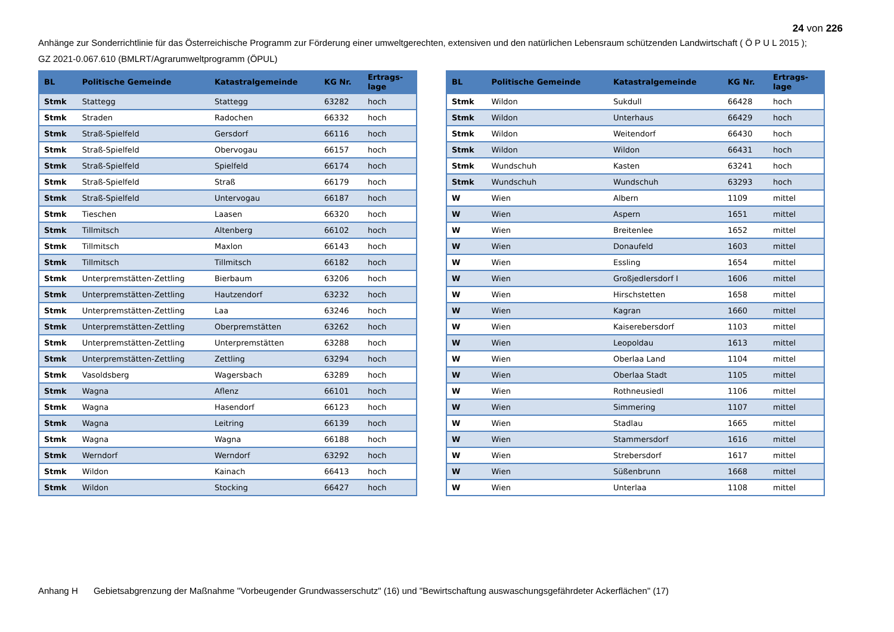24 von 226
Anhänge zur Sonderrichtlinie für das Österreichische Programm zur Förderung einer umweltgerechten, extensiven und den natürlichen Lebensraum schützenden Landwirtschaft ( Ö P U L 2015 );
GZ 2021-0.067.610 (BMLRT/Agrarumweltprogramm (ÖPUL)
| BL | Politische Gemeinde | Katastralgemeinde | KG Nr. | Ertrags- lage |
| --- | --- | --- | --- | --- |
| Stmk | Stattegg | Stattegg | 63282 | hoch |
| Stmk | Straden | Radochen | 66332 | hoch |
| Stmk | Straß-Spielfeld | Gersdorf | 66116 | hoch |
| Stmk | Straß-Spielfeld | Obervogau | 66157 | hoch |
| Stmk | Straß-Spielfeld | Spielfeld | 66174 | hoch |
| Stmk | Straß-Spielfeld | Straß | 66179 | hoch |
| Stmk | Straß-Spielfeld | Untervogau | 66187 | hoch |
| Stmk | Tieschen | Laasen | 66320 | hoch |
| Stmk | Tillmitsch | Altenberg | 66102 | hoch |
| Stmk | Tillmitsch | Maxlon | 66143 | hoch |
| Stmk | Tillmitsch | Tillmitsch | 66182 | hoch |
| Stmk | Unterpremstätten-Zettling | Bierbaum | 63206 | hoch |
| Stmk | Unterpremstätten-Zettling | Hautzendorf | 63232 | hoch |
| Stmk | Unterpremstätten-Zettling | Laa | 63246 | hoch |
| Stmk | Unterpremstätten-Zettling | Oberpremstätten | 63262 | hoch |
| Stmk | Unterpremstätten-Zettling | Unterpremstätten | 63288 | hoch |
| Stmk | Unterpremstätten-Zettling | Zettling | 63294 | hoch |
| Stmk | Vasoldsberg | Wagersbach | 63289 | hoch |
| Stmk | Wagna | Aflenz | 66101 | hoch |
| Stmk | Wagna | Hasendorf | 66123 | hoch |
| Stmk | Wagna | Leitring | 66139 | hoch |
| Stmk | Wagna | Wagna | 66188 | hoch |
| Stmk | Werndorf | Werndorf | 63292 | hoch |
| Stmk | Wildon | Kainach | 66413 | hoch |
| Stmk | Wildon | Stocking | 66427 | hoch |
| BL | Politische Gemeinde | Katastralgemeinde | KG Nr. | Ertrags- lage |
| --- | --- | --- | --- | --- |
| Stmk | Wildon | Sukdull | 66428 | hoch |
| Stmk | Wildon | Unterhaus | 66429 | hoch |
| Stmk | Wildon | Weitendorf | 66430 | hoch |
| Stmk | Wildon | Wildon | 66431 | hoch |
| Stmk | Wundschuh | Kasten | 63241 | hoch |
| Stmk | Wundschuh | Wundschuh | 63293 | hoch |
| W | Wien | Albern | 1109 | mittel |
| W | Wien | Aspern | 1651 | mittel |
| W | Wien | Breitenlee | 1652 | mittel |
| W | Wien | Donaufeld | 1603 | mittel |
| W | Wien | Essling | 1654 | mittel |
| W | Wien | Großjedlersdorf I | 1606 | mittel |
| W | Wien | Hirschstetten | 1658 | mittel |
| W | Wien | Kagran | 1660 | mittel |
| W | Wien | Kaiserebersdorf | 1103 | mittel |
| W | Wien | Leopoldau | 1613 | mittel |
| W | Wien | Oberlaa Land | 1104 | mittel |
| W | Wien | Oberlaa Stadt | 1105 | mittel |
| W | Wien | Rothneusiedl | 1106 | mittel |
| W | Wien | Simmering | 1107 | mittel |
| W | Wien | Stadlau | 1665 | mittel |
| W | Wien | Stammersdorf | 1616 | mittel |
| W | Wien | Strebersdorf | 1617 | mittel |
| W | Wien | Süßenbrunn | 1668 | mittel |
| W | Wien | Unterlaa | 1108 | mittel |
Anhang H Gebietsabgrenzung der Maßnahme "Vorbeugender Grundwasserschutz" (16) und "Bewirtschaftung auswaschungsgefährdeter Ackerflächen" (17)